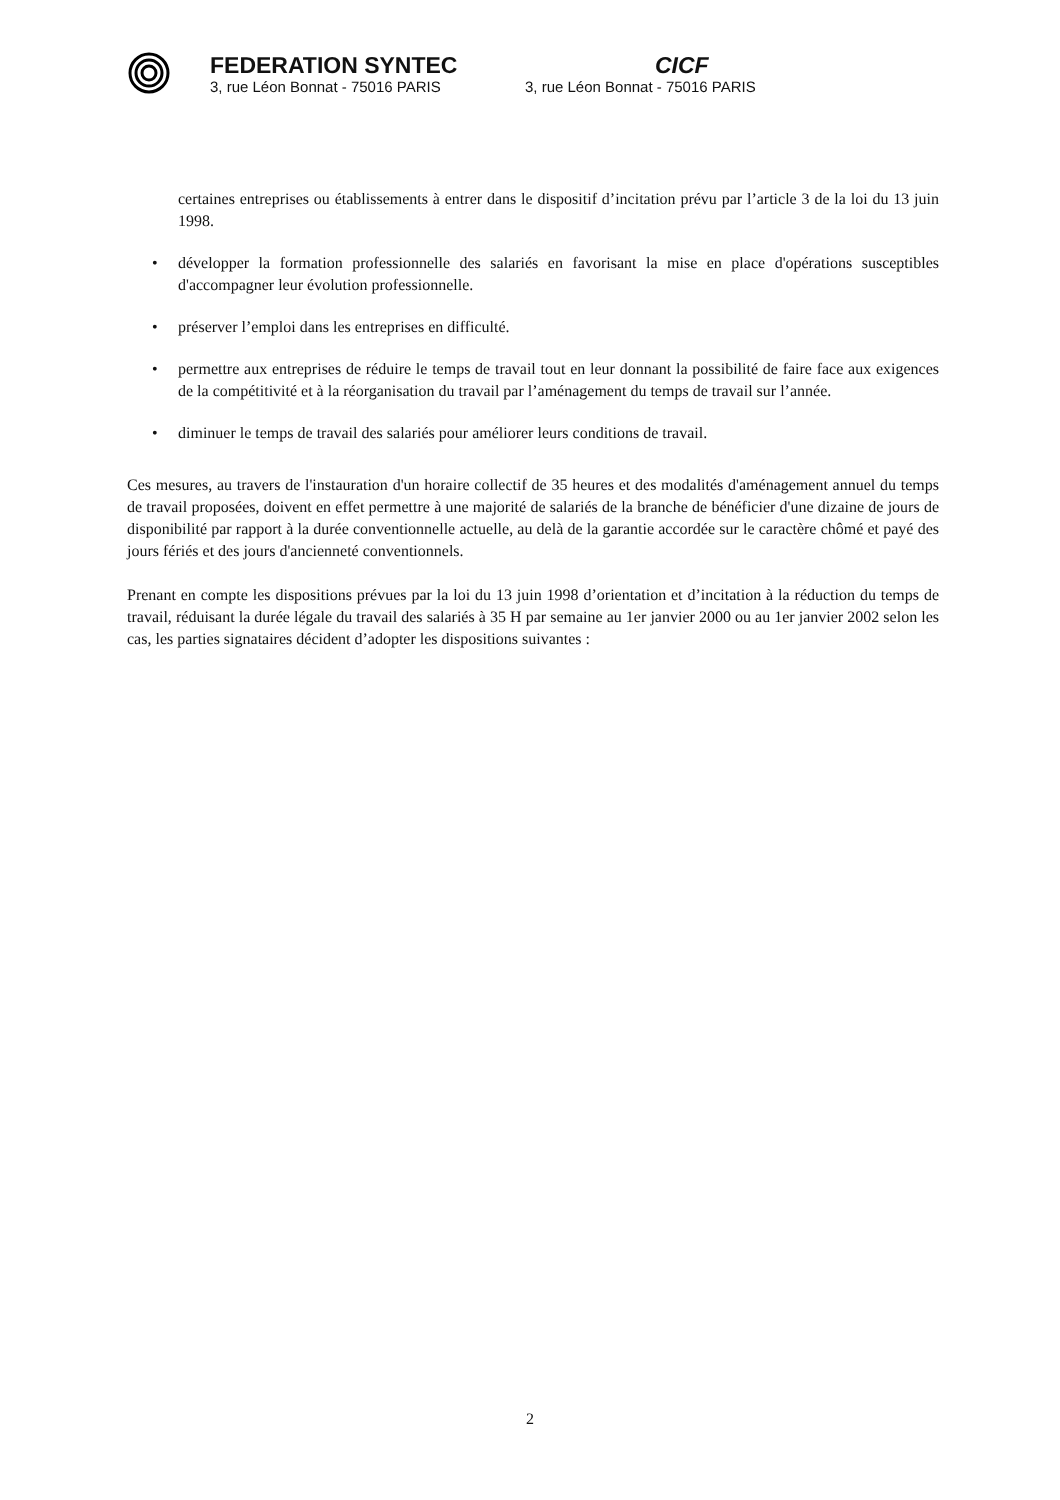FEDERATION SYNTEC
3, rue Léon Bonnat - 75016 PARIS
CICF
3, rue Léon Bonnat - 75016 PARIS
certaines entreprises ou établissements à entrer dans le dispositif d’incitation prévu par l’article 3 de la loi du 13 juin 1998.
• développer la formation professionnelle des salariés en favorisant la mise en place d'opérations susceptibles d'accompagner leur évolution professionnelle.
• préserver l’emploi dans les entreprises en difficulté.
• permettre aux entreprises de réduire le temps de travail tout en leur donnant la possibilité de faire face aux exigences de la compétitivité et à la réorganisation du travail par l’aménagement du temps de travail sur l’année.
• diminuer le temps de travail des salariés pour améliorer leurs conditions de travail.
Ces mesures, au travers de l'instauration d'un horaire collectif de 35 heures et des modalités d'aménagement annuel du temps de travail proposées, doivent en effet permettre à une majorité de salariés de la branche de bénéficier d'une dizaine de jours de disponibilité par rapport à la durée conventionnelle actuelle, au delà de la garantie accordée sur le caractère chômé et payé des jours fériés et des jours d'ancienneté conventionnels.
Prenant en compte les dispositions prévues par la loi du 13 juin 1998 d’orientation et d’incitation à la réduction du temps de travail, réduisant la durée légale du travail des salariés à 35 H par semaine au 1er janvier 2000 ou au 1er janvier 2002 selon les cas, les parties signataires décident d’adopter les dispositions suivantes :
2